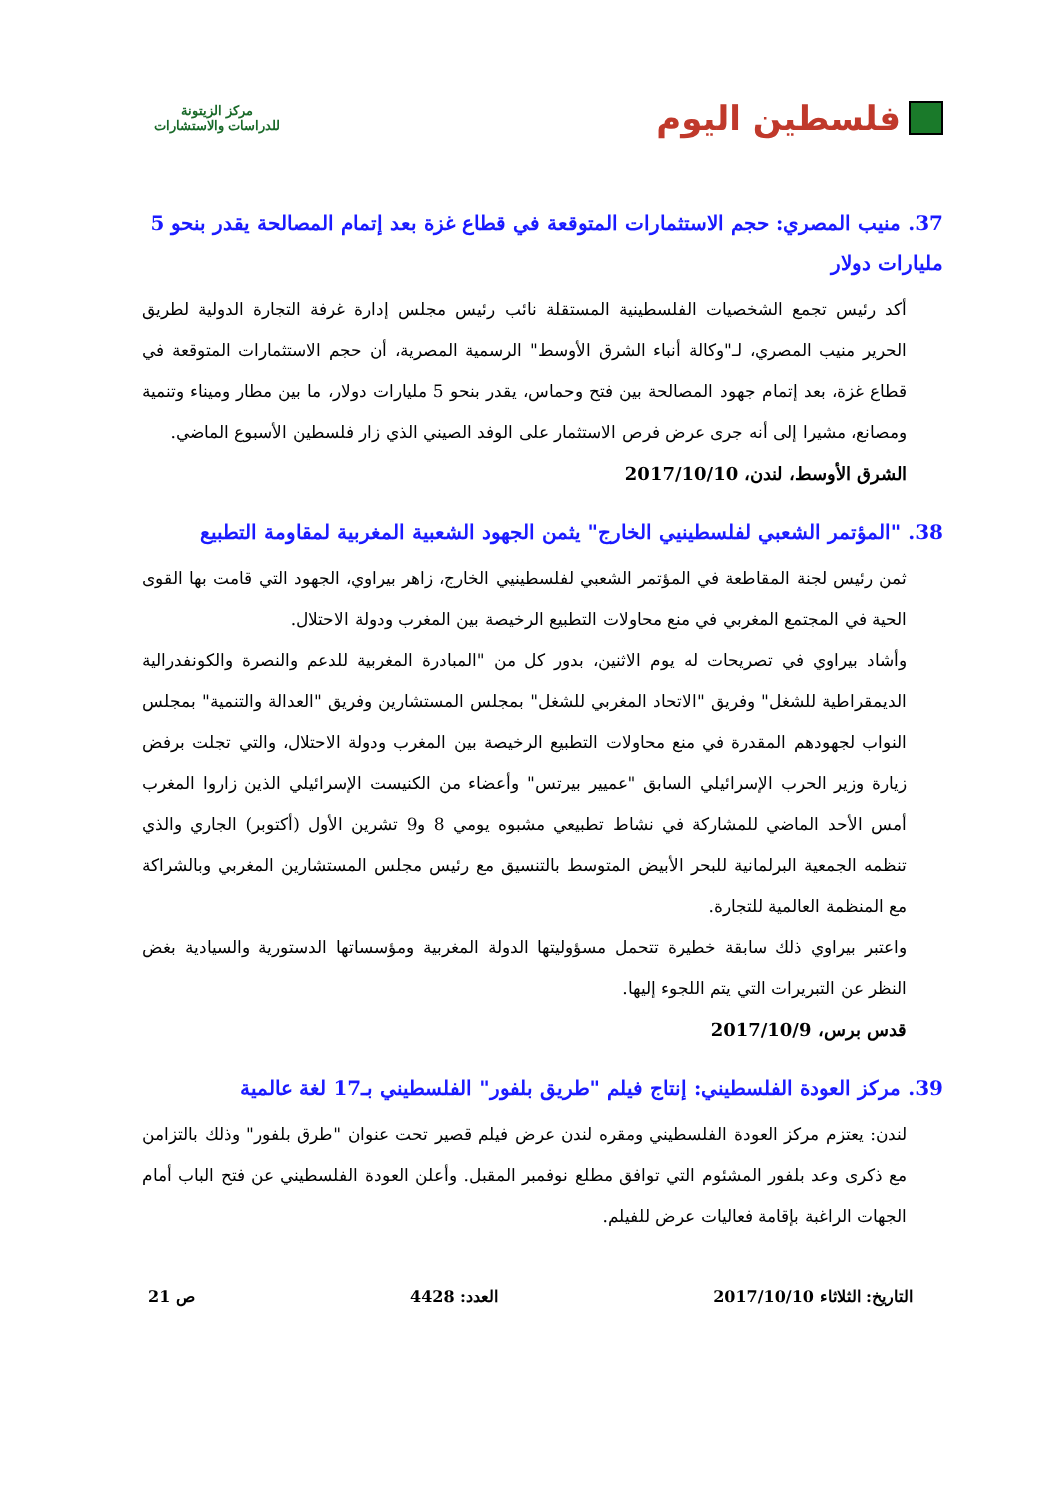فلسطين اليوم
مركز الزيتونة
للدراسات والاستشارات
37. منيب المصري: حجم الاستثمارات المتوقعة في قطاع غزة بعد إتمام المصالحة يقدر بنحو 5 مليارات دولار
أكد رئيس تجمع الشخصيات الفلسطينية المستقلة نائب رئيس مجلس إدارة غرفة التجارة الدولية لطريق الحرير منيب المصري، لـ"وكالة أنباء الشرق الأوسط" الرسمية المصرية، أن حجم الاستثمارات المتوقعة في قطاع غزة، بعد إتمام جهود المصالحة بين فتح وحماس، يقدر بنحو 5 مليارات دولار، ما بين مطار وميناء وتنمية ومصانع، مشيرا إلى أنه جرى عرض فرص الاستثمار على الوفد الصيني الذي زار فلسطين الأسبوع الماضي.
الشرق الأوسط، لندن، 2017/10/10
38. "المؤتمر الشعبي لفلسطينيي الخارج" يثمن الجهود الشعبية المغربية لمقاومة التطبيع
ثمن رئيس لجنة المقاطعة في المؤتمر الشعبي لفلسطينيي الخارج، زاهر بيراوي، الجهود التي قامت بها القوى الحية في المجتمع المغربي في منع محاولات التطبيع الرخيصة بين المغرب ودولة الاحتلال.
وأشاد بيراوي في تصريحات له يوم الاثنين، بدور كل من "المبادرة المغربية للدعم والنصرة والكونفدرالية الديمقراطية للشغل" وفريق "الاتحاد المغربي للشغل" بمجلس المستشارين وفريق "العدالة والتنمية" بمجلس النواب لجهودهم المقدرة في منع محاولات التطبيع الرخيصة بين المغرب ودولة الاحتلال، والتي تجلت برفض زيارة وزير الحرب الإسرائيلي السابق "عميير بيرتس" وأعضاء من الكنيست الإسرائيلي الذين زاروا المغرب أمس الأحد الماضي للمشاركة في نشاط تطبيعي مشبوه يومي 8 و9 تشرين الأول (أكتوبر) الجاري والذي تنظمه الجمعية البرلمانية للبحر الأبيض المتوسط بالتنسيق مع رئيس مجلس المستشارين المغربي وبالشراكة مع المنظمة العالمية للتجارة.
واعتبر بيراوي ذلك سابقة خطيرة تتحمل مسؤوليتها الدولة المغربية ومؤسساتها الدستورية والسيادية بغض النظر عن التبريرات التي يتم اللجوء إليها.
قدس برس، 2017/10/9
39. مركز العودة الفلسطيني: إنتاج فيلم "طريق بلفور" الفلسطيني بـ17 لغة عالمية
لندن: يعتزم مركز العودة الفلسطيني ومقره لندن عرض فيلم قصير تحت عنوان "طرق بلفور" وذلك بالتزامن مع ذكرى وعد بلفور المشئوم التي توافق مطلع نوفمبر المقبل. وأعلن العودة الفلسطيني عن فتح الباب أمام الجهات الراغبة بإقامة فعاليات عرض للفيلم.
التاريخ: الثلاثاء 2017/10/10 العدد: 4428 ص 21